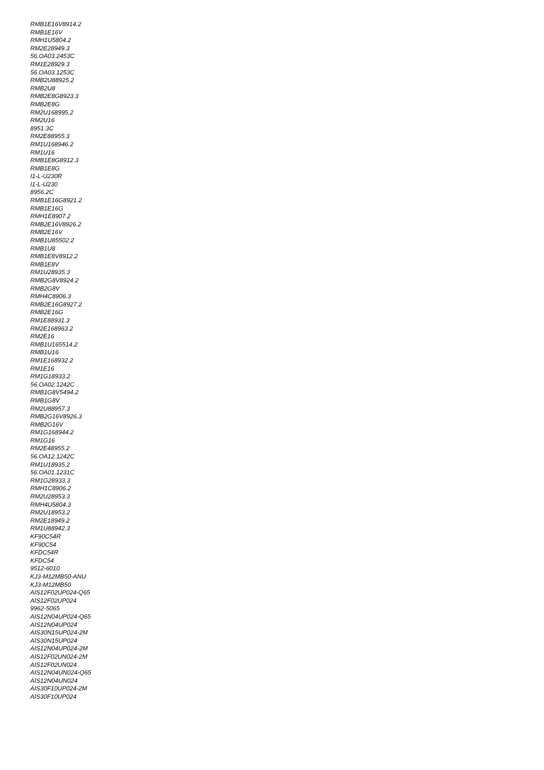RMB1E16V8914.2
RMB1E16V
RMH1U5804.2
RM2E28949.3
56.OA03.2453C
RM1E28929.3
56.OA03.1253C
RMB2U88925.2
RMB2U8
RMB2E8G8923.3
RMB2E8G
RM2U168995.2
RM2U16
8951.3C
RM2E88955.3
RM1U168946.2
RM1U16
RMB1E8G8912.3
RMB1E8G
I1-L-U230R
I1-L-U230
8956.2C
RMB1E16G8921.2
RMB1E16G
RMH1E8907.2
RMB2E16V8926.2
RMB2E16V
RMB1U85502.2
RMB1U8
RMB1E8V8912.2
RMB1E8V
RM1U28935.3
RMB2G8V8924.2
RMB2G8V
RMH4C8906.3
RMB2E16G8927.2
RMB2E16G
RM1E88931.3
RM2E168963.2
RM2E16
RMB1U165514.2
RMB1U16
RM1E168932.2
RM1E16
RM1G18933.2
56.OA02.1242C
RMB1G8V5494.2
RMB1G8V
RM2U88957.3
RMB2G16V8926.3
RMB2G16V
RM1G168944.2
RM1G16
RM2E48955.2
56.OA12.1242C
RM1U18935.2
56.OA01.1231C
RM1G28933.3
RMH1C8906.2
RM2U28953.3
RMH4U5804.3
RM2U18953.2
RM2E18949.2
RM1U88942.3
KF90C54R
KF90C54
KFDC54R
KFDC54
9512-6010
KJ3-M12MB50-ANU
KJ3-M12MB50
AIS12F02UP024-Q65
AIS12F02UP024
9962-5065
AIS12N04UP024-Q65
AIS12N04UP024
AIS30N15UP024-2M
AIS30N15UP024
AIS12N04UP024-2M
AIS12F02UN024-2M
AIS12F02UN024
AIS12N04UN024-Q65
AIS12N04UN024
AIS30F10UP024-2M
AIS30F10UP024